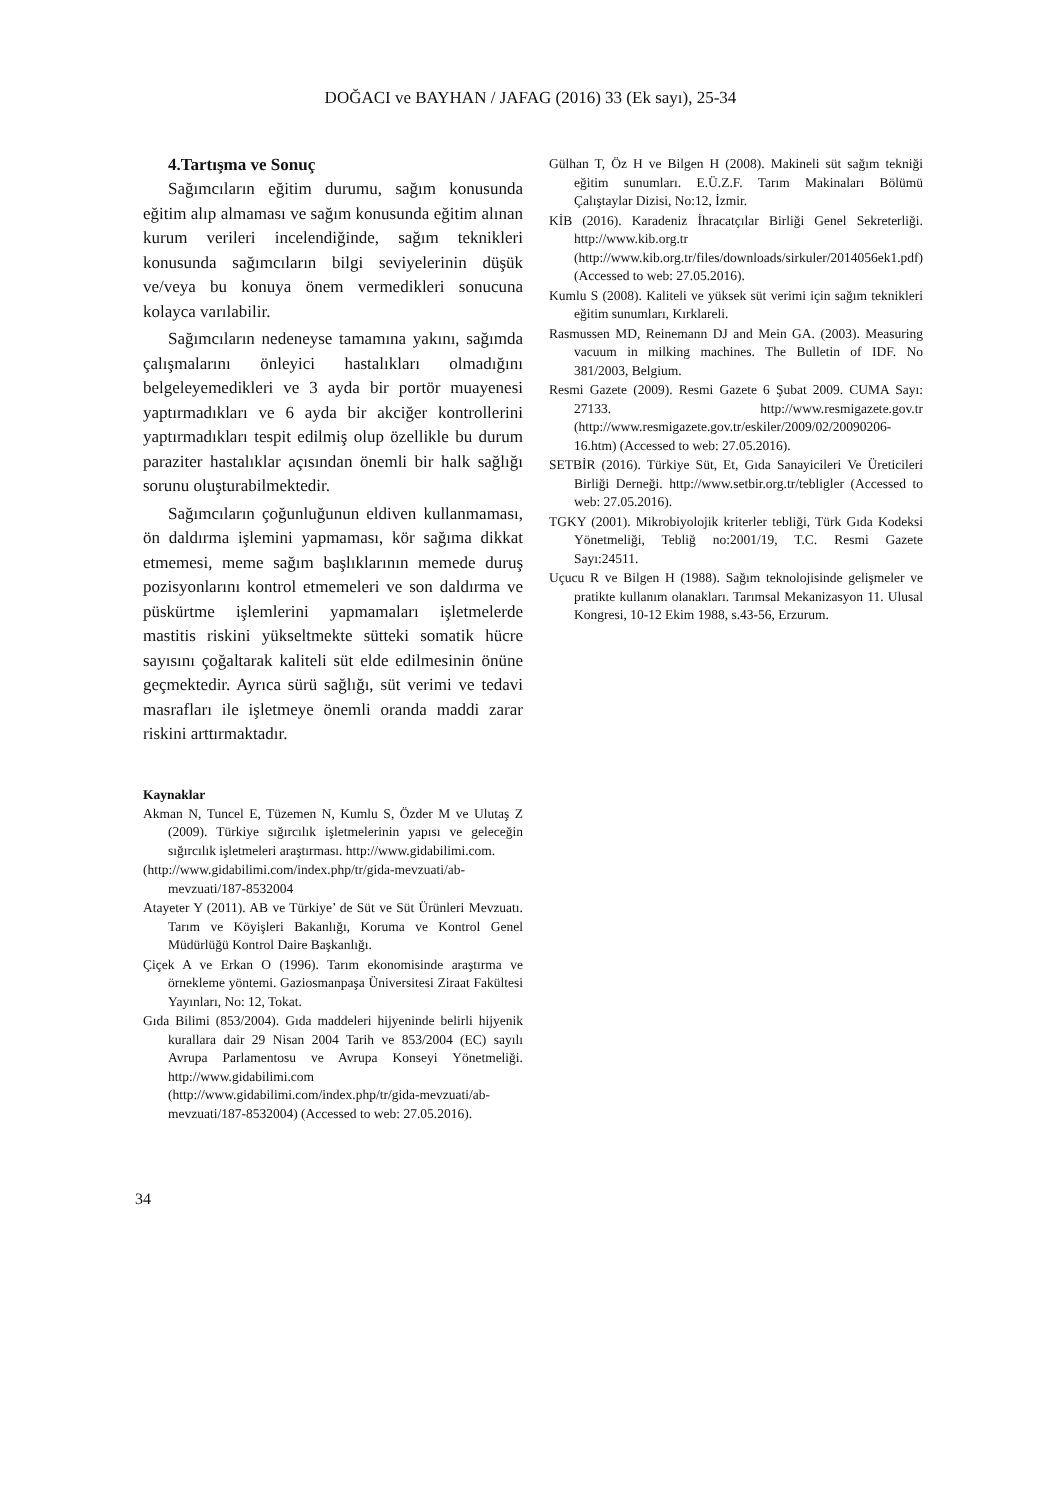DOĞACI ve BAYHAN / JAFAG (2016) 33 (Ek sayı), 25-34
4.Tartışma ve Sonuç
Sağımcıların eğitim durumu, sağım konusunda eğitim alıp almaması ve sağım konusunda eğitim alınan kurum verileri incelendiğinde, sağım teknikleri konusunda sağımcıların bilgi seviyelerinin düşük ve/veya bu konuya önem vermedikleri sonucuna kolayca varılabilir.
Sağımcıların nedeneyse tamamına yakını, sağımda çalışmalarını önleyici hastalıkları olmadığını belgeleyemedikleri ve 3 ayda bir portör muayenesi yaptırmadıkları ve 6 ayda bir akciğer kontrollerini yaptırmadıkları tespit edilmiş olup özellikle bu durum paraziter hastalıklar açısından önemli bir halk sağlığı sorunu oluşturabilmektedir.
Sağımcıların çoğunluğunun eldiven kullanmaması, ön daldırma işlemini yapmaması, kör sağıma dikkat etmemesi, meme sağım başlıklarının memede duruş pozisyonlarını kontrol etmemeleri ve son daldırma ve püskürtme işlemlerini yapmamaları işletmelerde mastitis riskini yükseltmekte sütteki somatik hücre sayısını çoğaltarak kaliteli süt elde edilmesinin önüne geçmektedir. Ayrıca sürü sağlığı, süt verimi ve tedavi masrafları ile işletmeye önemli oranda maddi zarar riskini arttırmaktadır.
Kaynaklar
Akman N, Tuncel E, Tüzemen N, Kumlu S, Özder M ve Ulutaş Z (2009). Türkiye sığırcılık işletmelerinin yapısı ve geleceğin sığırcılık işletmeleri araştırması. http://www.gidabilimi.com.
(http://www.gidabilimi.com/index.php/tr/gida-mevzuati/ab-mevzuati/187-8532004
Atayeter Y (2011). AB ve Türkiye’ de Süt ve Süt Ürünleri Mevzuatı. Tarım ve Köyişleri Bakanlığı, Koruma ve Kontrol Genel Müdürlüğü Kontrol Daire Başkanlığı.
Çiçek A ve Erkan O (1996). Tarım ekonomisinde araştırma ve örnekleme yöntemi. Gaziosmanpaşa Üniversitesi Ziraat Fakültesi Yayınları, No: 12, Tokat.
Gıda Bilimi (853/2004). Gıda maddeleri hijyeninde belirli hijyenik kurallara dair 29 Nisan 2004 Tarih ve 853/2004 (EC) sayılı Avrupa Parlamentosu ve Avrupa Konseyi Yönetmeliği. http://www.gidabilimi.com (http://www.gidabilimi.com/index.php/tr/gida-mevzuati/ab-mevzuati/187-8532004) (Accessed to web: 27.05.2016).
Gülhan T, Öz H ve Bilgen H (2008). Makineli süt sağım tekniği eğitim sunumları. E.Ü.Z.F. Tarım Makinaları Bölümü Çalıştaylar Dizisi, No:12, İzmir.
KİB (2016). Karadeniz İhracatçılar Birliği Genel Sekreterliği. http://www.kib.org.tr (http://www.kib.org.tr/files/downloads/sirkuler/2014056ek1.pdf) (Accessed to web: 27.05.2016).
Kumlu S (2008). Kaliteli ve yüksek süt verimi için sağım teknikleri eğitim sunumları, Kırklareli.
Rasmussen MD, Reinemann DJ and Mein GA. (2003). Measuring vacuum in milking machines. The Bulletin of IDF. No 381/2003, Belgium.
Resmi Gazete (2009). Resmi Gazete 6 Şubat 2009. CUMA Sayı: 27133. http://www.resmigazete.gov.tr (http://www.resmigazete.gov.tr/eskiler/2009/02/20090206-16.htm) (Accessed to web: 27.05.2016).
SETBİR (2016). Türkiye Süt, Et, Gıda Sanayicileri Ve Üreticileri Birliği Derneği. http://www.setbir.org.tr/tebligler (Accessed to web: 27.05.2016).
TGKY (2001). Mikrobiyolojik kriterler tebliği, Türk Gıda Kodeksi Yönetmeliği, Tebliğ no:2001/19, T.C. Resmi Gazete Sayı:24511.
Uçucu R ve Bilgen H (1988). Sağım teknolojisinde gelişmeler ve pratikte kullanım olanakları. Tarımsal Mekanizasyon 11. Ulusal Kongresi, 10-12 Ekim 1988, s.43-56, Erzurum.
34